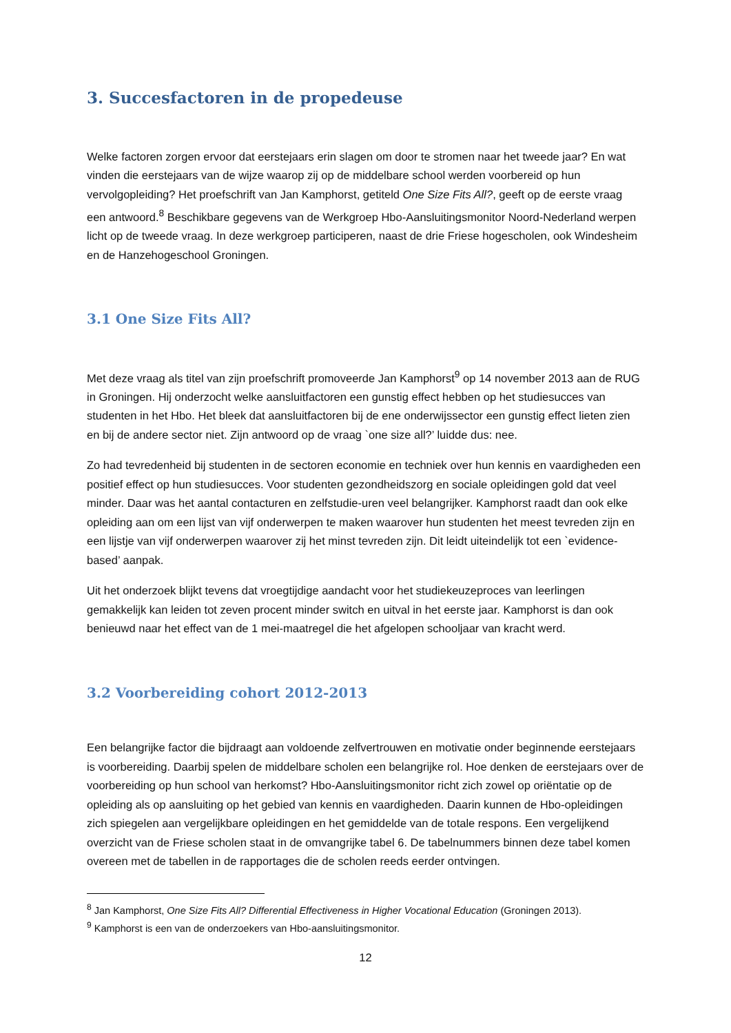3. Succesfactoren in de propedeuse
Welke factoren zorgen ervoor dat eerstejaars erin slagen om door te stromen naar het tweede jaar? En wat vinden die eerstejaars van de wijze waarop zij op de middelbare school werden voorbereid op hun vervolgopleiding? Het proefschrift van Jan Kamphorst, getiteld One Size Fits All?, geeft op de eerste vraag een antwoord.<sup>8</sup> Beschikbare gegevens van de Werkgroep Hbo-Aansluitingsmonitor Noord-Nederland werpen licht op de tweede vraag. In deze werkgroep participeren, naast de drie Friese hogescholen, ook Windesheim en de Hanzehogeschool Groningen.
3.1 One Size Fits All?
Met deze vraag als titel van zijn proefschrift promoveerde Jan Kamphorst<sup>9</sup> op 14 november 2013 aan de RUG in Groningen. Hij onderzocht welke aansluitfactoren een gunstig effect hebben op het studiesucces van studenten in het Hbo. Het bleek dat aansluitfactoren bij de ene onderwijssector een gunstig effect lieten zien en bij de andere sector niet. Zijn antwoord op de vraag `one size all?’ luidde dus: nee.
Zo had tevredenheid bij studenten in de sectoren economie en techniek over hun kennis en vaardigheden een positief effect op hun studiesucces. Voor studenten gezondheidszorg en sociale opleidingen gold dat veel minder. Daar was het aantal contacturen en zelfstudie-uren veel belangrijker. Kamphorst raadt dan ook elke opleiding aan om een lijst van vijf onderwerpen te maken waarover hun studenten het meest tevreden zijn en een lijstje van vijf onderwerpen waarover zij het minst tevreden zijn. Dit leidt uiteindelijk tot een `evidence-based’ aanpak.
Uit het onderzoek blijkt tevens dat vroegtijdige aandacht voor het studiekeuzeproces van leerlingen gemakkelijk kan leiden tot zeven procent minder switch en uitval in het eerste jaar. Kamphorst is dan ook benieuwd naar het effect van de 1 mei-maatregel die het afgelopen schooljaar van kracht werd.
3.2 Voorbereiding cohort 2012-2013
Een belangrijke factor die bijdraagt aan voldoende zelfvertrouwen en motivatie onder beginnende eerstejaars is voorbereiding. Daarbij spelen de middelbare scholen een belangrijke rol. Hoe denken de eerstejaars over de voorbereiding op hun school van herkomst? Hbo-Aansluitingsmonitor richt zich zowel op oriëntatie op de opleiding als op aansluiting op het gebied van kennis en vaardigheden. Daarin kunnen de Hbo-opleidingen zich spiegelen aan vergelijkbare opleidingen en het gemiddelde van de totale respons. Een vergelijkend overzicht van de Friese scholen staat in de omvangrijke tabel 6. De tabelnummers binnen deze tabel komen overeen met de tabellen in de rapportages die de scholen reeds eerder ontvingen.
<sup>8</sup> Jan Kamphorst, One Size Fits All? Differential Effectiveness in Higher Vocational Education (Groningen 2013).
<sup>9</sup> Kamphorst is een van de onderzoekers van Hbo-aansluitingsmonitor.
12